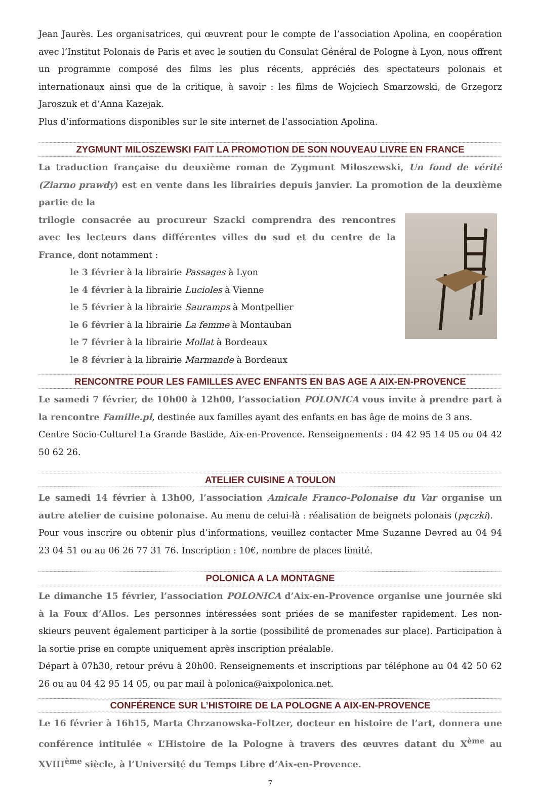Jean Jaurès. Les organisatrices, qui œuvrent pour le compte de l’association Apolina, en coopération avec l’Institut Polonais de Paris et avec le soutien du Consulat Général de Pologne à Lyon, nous offrent un programme composé des films les plus récents, appréciés des spectateurs polonais et internationaux ainsi que de la critique, à savoir : les films de Wojciech Smarzowski, de Grzegorz Jaroszuk et d’Anna Kazejak.
Plus d’informations disponibles sur le site internet de l’association Apolina.
ZYGMUNT MILOSZEWSKI FAIT LA PROMOTION DE SON NOUVEAU LIVRE EN FRANCE
La traduction française du deuxième roman de Zygmunt Miloszewski, Un fond de vérité (Ziarno prawdy) est en vente dans les librairies depuis janvier. La promotion de la deuxième partie de la
trilogie consacrée au procureur Szacki comprendra des rencontres avec les lecteurs dans différentes villes du sud et du centre de la France, dont notamment :
le 3 février à la librairie Passages à Lyon
le 4 février à la librairie Lucioles à Vienne
le 5 février à la librairie Sauramps à Montpellier
le 6 février à la librairie La femme à Montauban
le 7 février à la librairie Mollat à Bordeaux
le 8 février à la librairie Marmande à Bordeaux
RENCONTRE POUR LES FAMILLES AVEC ENFANTS EN BAS AGE A AIX-EN-PROVENCE
Le samedi 7 février, de 10h00 à 12h00, l’association POLONICA vous invite à prendre part à la rencontre Famille.pl, destinée aux familles ayant des enfants en bas âge de moins de 3 ans.
Centre Socio-Culturel La Grande Bastide, Aix-en-Provence. Renseignements : 04 42 95 14 05 ou 04 42 50 62 26.
ATELIER CUISINE A TOULON
Le samedi 14 février à 13h00, l’association Amicale Franco-Polonaise du Var organise un autre atelier de cuisine polonaise. Au menu de celui-là : réalisation de beignets polonais (pączki).
Pour vous inscrire ou obtenir plus d’informations, veuillez contacter Mme Suzanne Devred au 04 94 23 04 51 ou au 06 26 77 31 76. Inscription : 10€, nombre de places limité.
POLONICA A LA MONTAGNE
Le dimanche 15 février, l’association POLONICA d’Aix-en-Provence organise une journée ski à la Foux d’Allos. Les personnes intéressées sont priées de se manifester rapidement. Les non-skieurs peuvent également participer à la sortie (possibilité de promenades sur place). Participation à la sortie prise en compte uniquement après inscription préalable.
Départ à 07h30, retour prévu à 20h00. Renseignements et inscriptions par téléphone au 04 42 50 62 26 ou au 04 42 95 14 05, ou par mail à polonica@aixpolonica.net.
CONFÉRENCE SUR L’HISTOIRE DE LA POLOGNE A AIX-EN-PROVENCE
Le 16 février à 16h15, Marta Chrzanowska-Foltzer, docteur en histoire de l’art, donnera une conférence intitulée « L’Histoire de la Pologne à travers des œuvres datant du X<sup>ème</sup> au XVIII<sup>ème</sup> siècle, à l’Université du Temps Libre d’Aix-en-Provence.
7